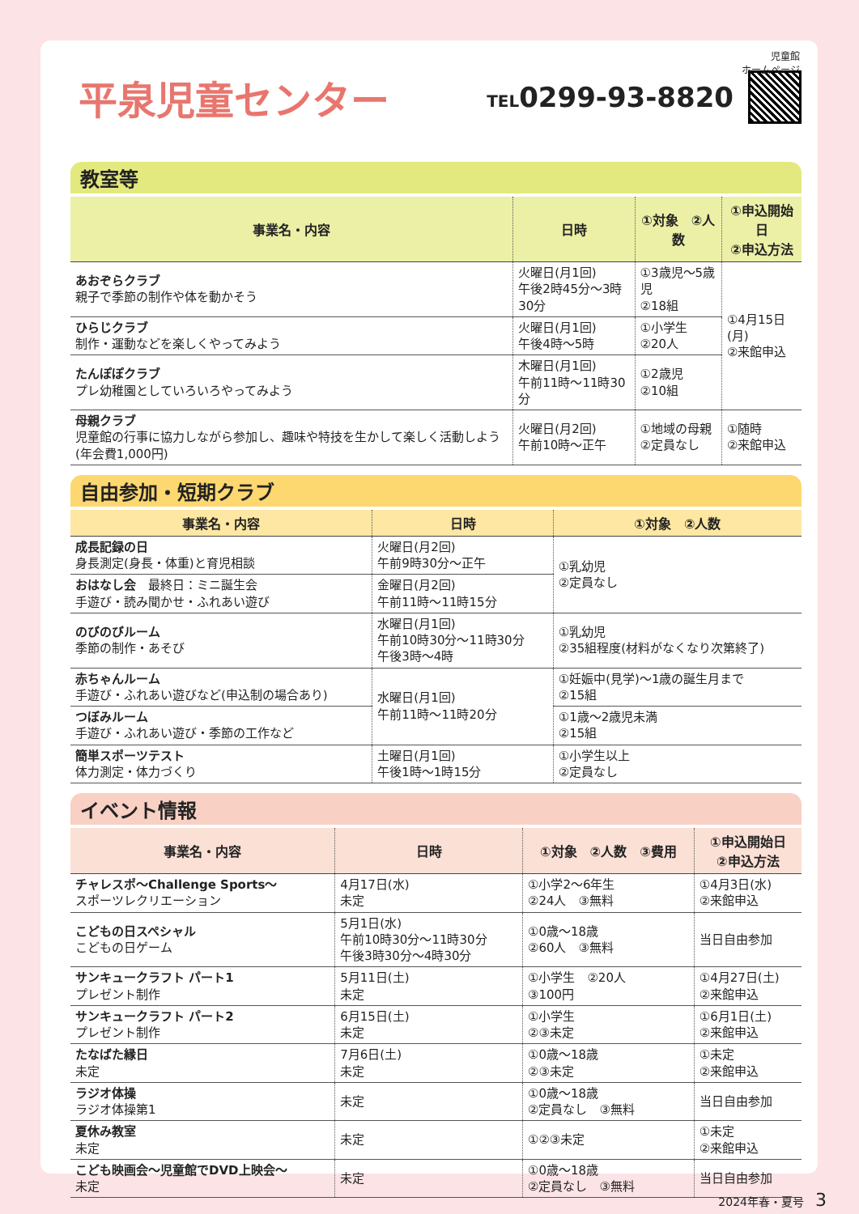児童館
ホームページ
平泉児童センター
TEL0299-93-8820
教室等
| 事業名・内容 | 日時 | ①対象 ②人数 | ①申込開始日 ②申込方法 |
| --- | --- | --- | --- |
| あおぞらクラブ 親子で季節の制作や体を動かそう | 火曜日(月1回) 午後2時45分～3時30分 | ①3歳児～5歳児 ②18組 | ①4月15日(月) ②来館申込 |
| ひらじクラブ 制作・運動などを楽しくやってみよう | 火曜日(月1回) 午後4時～5時 | ①小学生 ②20人 | |
| たんぽぽクラブ プレ幼稚園としていろいろやってみよう | 木曜日(月1回) 午前11時～11時30分 | ①2歳児 ②10組 | |
| 母親クラブ 児童館の行事に協力しながら参加し、趣味や特技を生かして楽しく活動しよう(年会費1,000円) | 火曜日(月2回) 午前10時～正午 | ①地域の母親 ②定員なし | ①随時 ②来館申込 |
自由参加・短期クラブ
| 事業名・内容 | 日時 | ①対象 ②人数 |
| --- | --- | --- |
| 成長記録の日 身長測定(身長・体重)と育児相談 | 火曜日(月2回) 午前9時30分～正午 | ①乳幼児 ②定員なし |
| おはなし会 最終日：ミニ誕生会 手遊び・読み聞かせ・ふれあい遊び | 金曜日(月2回) 午前11時～11時15分 | |
| のびのびルーム 季節の制作・あそび | 水曜日(月1回) 午前10時30分～11時30分 午後3時～4時 | ①乳幼児 ②35組程度(材料がなくなり次第終了) |
| 赤ちゃんルーム 手遊び・ふれあい遊びなど(申込制の場合あり) | 水曜日(月1回) 午前11時～11時20分 | ①妊娠中(見学)～1歳の誕生月まで ②15組 |
| つぼみルーム 手遊び・ふれあい遊び・季節の工作など | | ①1歳～2歳児未満 ②15組 |
| 簡単スポーツテスト 体力測定・体力づくり | 土曜日(月1回) 午後1時～1時15分 | ①小学生以上 ②定員なし |
イベント情報
| 事業名・内容 | 日時 | ①対象 ②人数 ③費用 | ①申込開始日 ②申込方法 |
| --- | --- | --- | --- |
| チャレスポ～Challenge Sports～ スポーツレクリエーション | 4月17日(水) 未定 | ①小学2～6年生 ②24人 ③無料 | ①4月3日(水) ②来館申込 |
| こどもの日スペシャル こどもの日ゲーム | 5月1日(水) 午前10時30分～11時30分 午後3時30分～4時30分 | ①0歳～18歳 ②60人 ③無料 | 当日自由参加 |
| サンキュークラフト パート1 プレゼント制作 | 5月11日(土) 未定 | ①小学生 ②20人 ③100円 | ①4月27日(土) ②来館申込 |
| サンキュークラフト パート2 プレゼント制作 | 6月15日(土) 未定 | ①小学生 ②③未定 | ①6月1日(土) ②来館申込 |
| たなばた縁日 未定 | 7月6日(土) 未定 | ①0歳～18歳 ②③未定 | ①未定 ②来館申込 |
| ラジオ体操 ラジオ体操第1 | 未定 | ①0歳～18歳 ②定員なし ③無料 | 当日自由参加 |
| 夏休み教室 未定 | 未定 | ①②③未定 | ①未定 ②来館申込 |
| こども映画会～児童館でDVD上映会～ 未定 | 未定 | ①0歳～18歳 ②定員なし ③無料 | 当日自由参加 |
2024年春・夏号　3